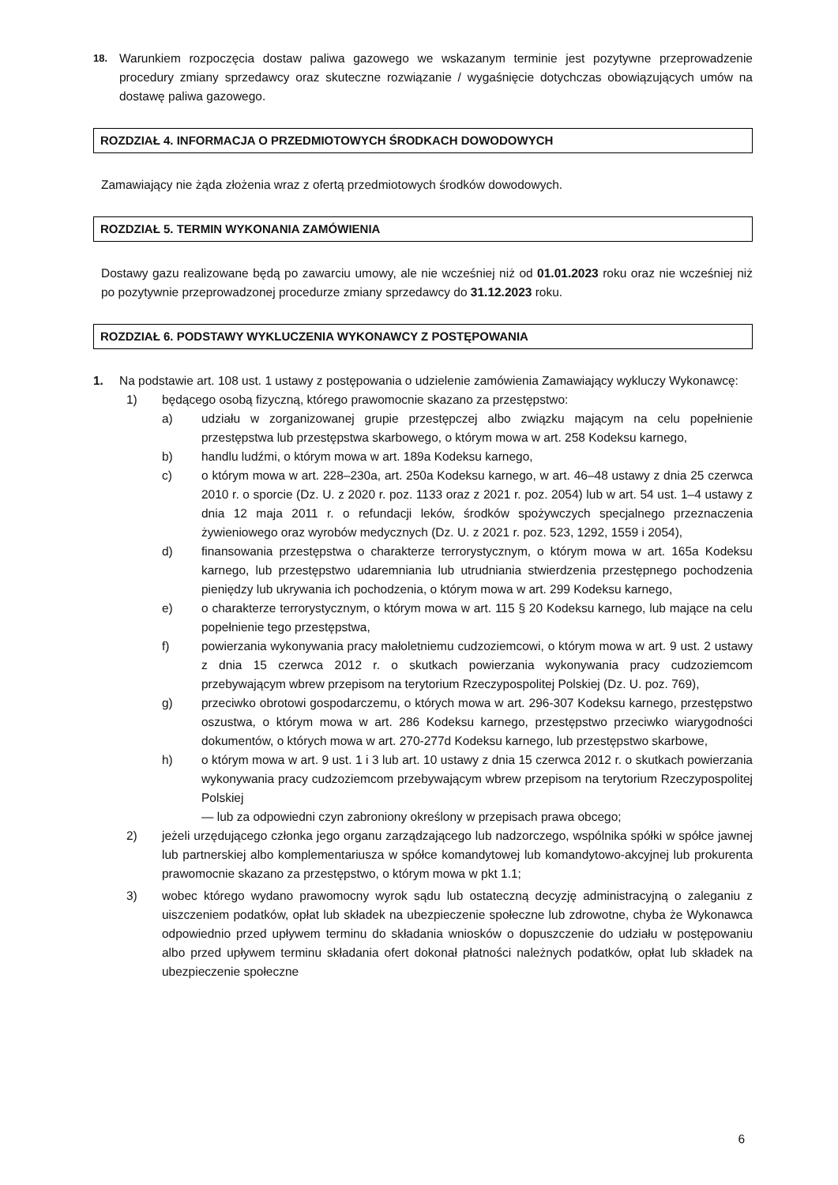18.
Warunkiem rozpoczęcia dostaw paliwa gazowego we wskazanym terminie jest pozytywne przeprowadzenie procedury zmiany sprzedawcy oraz skuteczne rozwiązanie / wygaśnięcie dotychczas obowiązujących umów na dostawę paliwa gazowego.
ROZDZIAŁ 4. INFORMACJA O PRZEDMIOTOWYCH ŚRODKACH DOWODOWYCH
Zamawiający nie żąda złożenia wraz z ofertą przedmiotowych środków dowodowych.
ROZDZIAŁ 5. TERMIN WYKONANIA ZAMÓWIENIA
Dostawy gazu realizowane będą po zawarciu umowy, ale nie wcześniej niż od 01.01.2023 roku oraz nie wcześniej niż po pozytywnie przeprowadzonej procedurze zmiany sprzedawcy do 31.12.2023 roku.
ROZDZIAŁ 6. PODSTAWY WYKLUCZENIA WYKONAWCY Z POSTĘPOWANIA
1. Na podstawie art. 108 ust. 1 ustawy z postępowania o udzielenie zamówienia Zamawiający wykluczy Wykonawcę:
1) będącego osobą fizyczną, którego prawomocnie skazano za przestępstwo:
a) udziału w zorganizowanej grupie przestępczej albo związku mającym na celu popełnienie przestępstwa lub przestępstwa skarbowego, o którym mowa w art. 258 Kodeksu karnego,
b) handlu ludźmi, o którym mowa w art. 189a Kodeksu karnego,
c) o którym mowa w art. 228–230a, art. 250a Kodeksu karnego, w art. 46–48 ustawy z dnia 25 czerwca 2010 r. o sporcie (Dz. U. z 2020 r. poz. 1133 oraz z 2021 r. poz. 2054) lub w art. 54 ust. 1–4 ustawy z dnia 12 maja 2011 r. o refundacji leków, środków spożywczych specjalnego przeznaczenia żywieniowego oraz wyrobów medycznych (Dz. U. z 2021 r. poz. 523, 1292, 1559 i 2054),
d) finansowania przestępstwa o charakterze terrorystycznym, o którym mowa w art. 165a Kodeksu karnego, lub przestępstwo udaremniania lub utrudniania stwierdzenia przestępnego pochodzenia pieniędzy lub ukrywania ich pochodzenia, o którym mowa w art. 299 Kodeksu karnego,
e) o charakterze terrorystycznym, o którym mowa w art. 115 § 20 Kodeksu karnego, lub mające na celu popełnienie tego przestępstwa,
f) powierzania wykonywania pracy małoletniemu cudzoziemcowi, o którym mowa w art. 9 ust. 2 ustawy z dnia 15 czerwca 2012 r. o skutkach powierzania wykonywania pracy cudzoziemcom przebywającym wbrew przepisom na terytorium Rzeczypospolitej Polskiej (Dz. U. poz. 769),
g) przeciwko obrotowi gospodarczemu, o których mowa w art. 296-307 Kodeksu karnego, przestępstwo oszustwa, o którym mowa w art. 286 Kodeksu karnego, przestępstwo przeciwko wiarygodności dokumentów, o których mowa w art. 270-277d Kodeksu karnego, lub przestępstwo skarbowe,
h) o którym mowa w art. 9 ust. 1 i 3 lub art. 10 ustawy z dnia 15 czerwca 2012 r. o skutkach powierzania wykonywania pracy cudzoziemcom przebywającym wbrew przepisom na terytorium Rzeczypospolitej Polskiej
— lub za odpowiedni czyn zabroniony określony w przepisach prawa obcego;
2) jeżeli urzędującego członka jego organu zarządzającego lub nadzorczego, wspólnika spółki w spółce jawnej lub partnerskiej albo komplementariusza w spółce komandytowej lub komandytowo-akcyjnej lub prokurenta prawomocnie skazano za przestępstwo, o którym mowa w pkt 1.1;
3) wobec którego wydano prawomocny wyrok sądu lub ostateczną decyzję administracyjną o zaleganiu z uiszczeniem podatków, opłat lub składek na ubezpieczenie społeczne lub zdrowotne, chyba że Wykonawca odpowiednio przed upływem terminu do składania wniosków o dopuszczenie do udziału w postępowaniu albo przed upływem terminu składania ofert dokonał płatności należnych podatków, opłat lub składek na ubezpieczenie społeczne
6